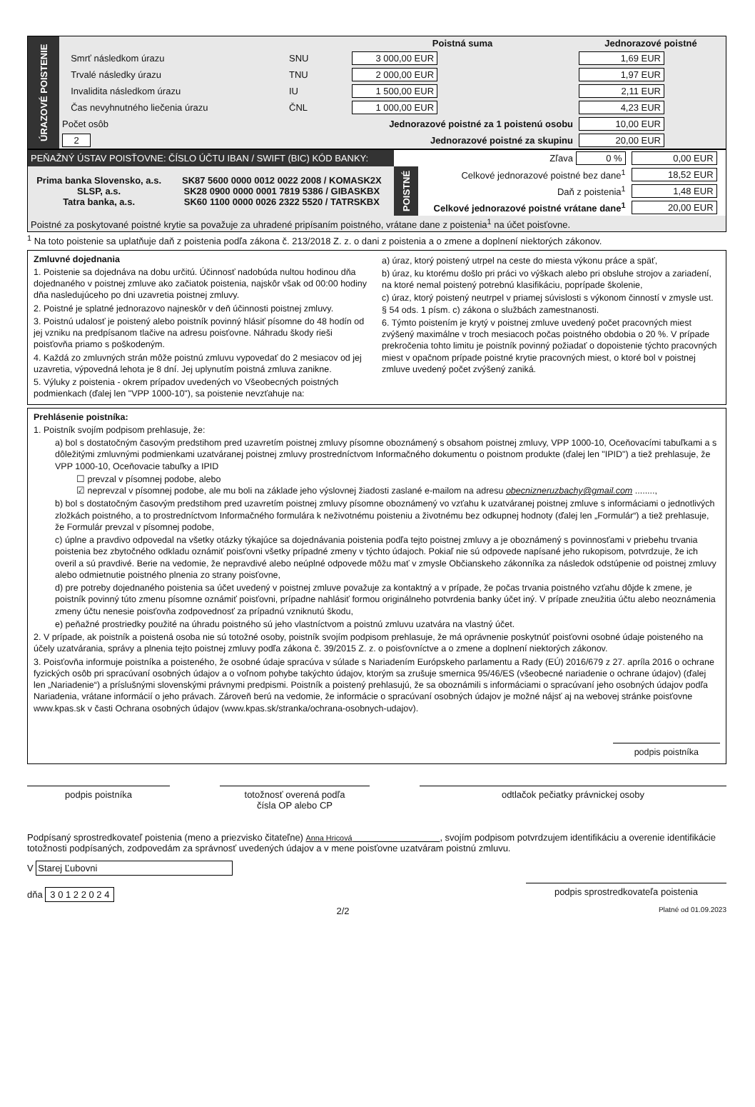| ÚRAZOVÉ POISTENIE | | | | Poistná suma | Jednorazové poistné |
| | | Smrť následkom úrazu | SNU | 3 000,00 EUR | 1,69 EUR |
| | | Trvalé následky úrazu | TNU | 2 000,00 EUR | 1,97 EUR |
| | | Invalidita následkom úrazu | IU | 1 500,00 EUR | 2,11 EUR |
| | | Čas nevyhnutného liečenia úrazu | ČNL | 1 000,00 EUR | 4,23 EUR |
| | Počet osôb | | Jednorazové poistné za 1 poistenú osobu | | 10,00 EUR |
| | 2 | | Jednorazové poistné za skupinu | | 20,00 EUR |
| PEŇAŽNÝ ÚSTAV POISŤOVNE: ČÍSLO ÚČTU IBAN / SWIFT (BIC) KÓD BANKY: | | Zľava 0 % | | 0,00 EUR |
| Prima banka Slovensko, a.s. SLSP, a.s. Tatra banka, a.s. | SK87 5600 0000 0012 0022 2008 / KOMASK2X SK28 0900 0000 0001 7819 5386 / GIBASKBX SK60 1100 0000 0026 2322 5520 / TATRSKBX | POISTNÉ | Celkové jednorazové poistné bez dane<sup>1</sup> | 18,52 EUR |
| | | | Daň z poistenia<sup>1</sup> | 1,48 EUR |
| | | | Celkové jednorazové poistné vrátane dane<sup>1</sup> | 20,00 EUR |
| Poistné za poskytované poistné krytie sa považuje za uhradené pripísaním poistného, vrátane dane z poistenia<sup>1</sup> na účet poisťovne. | | | | |
<sup>1</sup> Na toto poistenie sa uplatňuje daň z poistenia podľa zákona č. 213/2018 Z. z. o dani z poistenia a o zmene a doplnení niektorých zákonov.
Zmluvné dojednania
1. Poistenie sa dojednáva na dobu určitú. Účinnosť nadobúda nultou hodinou dňa dojednaného v poistnej zmluve ako začiatok poistenia, najskôr však od 00:00 hodiny dňa nasledujúceho po dni uzavretia poistnej zmluvy.
2. Poistné je splatné jednorazovo najneskôr v deň účinnosti poistnej zmluvy.
3. Poistnú udalosť je poistený alebo poistník povinný hlásiť písomne do 48 hodín od jej vzniku na predpísanom tlačive na adresu poisťovne. Náhradu škody rieši poisťovňa priamo s poškodeným.
4. Každá zo zmluvných strán môže poistnú zmluvu vypovedať do 2 mesiacov od jej uzavretia, výpovedná lehota je 8 dní. Jej uplynutím poistná zmluva zanikne.
5. Výluky z poistenia - okrem prípadov uvedených vo Všeobecných poistných podmienkach (ďalej len "VPP 1000-10"), sa poistenie nevzťahuje na:
a) úraz, ktorý poistený utrpel na ceste do miesta výkonu práce a späť,
b) úraz, ku ktorému došlo pri práci vo výškach alebo pri obsluhe strojov a zariadení, na ktoré nemal poistený potrebnú klasifikáciu, poprípade školenie,
c) úraz, ktorý poistený neutrpel v priamej súvislosti s výkonom činností v zmysle ust. § 54 ods. 1 písm. c) zákona o službách zamestnanosti.
6. Týmto poistením je krytý v poistnej zmluve uvedený počet pracovných miest zvýšený maximálne v troch mesiacoch počas poistného obdobia o 20 %. V prípade prekročenia tohto limitu je poistník povinný požiadať o dopoistenie týchto pracovných miest v opačnom prípade poistné krytie pracovných miest, o ktoré bol v poistnej zmluve uvedený počet zvýšený zaniká.
Prehlásenie poistníka:
1. Poistník svojím podpisom prehlasuje, že:
a) bol s dostatočným časovým predstihom pred uzavretím poistnej zmluvy písomne oboznámený s obsahom poistnej zmluvy, VPP 1000-10, Oceňovacími tabuľkami a s dôležitými zmluvnými podmienkami uzatváranej poistnej zmluvy prostredníctvom Informačného dokumentu o poistnom produkte (ďalej len "IPID") a tiež prehlasuje, že VPP 1000-10, Oceňovacie tabuľky a IPID
☐ prevzal v písomnej podobe, alebo
☑ neprevzal v písomnej podobe, ale mu boli na základe jeho výslovnej žiadosti zaslané e-mailom na adresu obecniznеruzbachy@gmail.com ........,
b) bol s dostatočným časovým predstihom pred uzavretím poistnej zmluvy písomne oboznámený vo vzťahu k uzatváranej poistnej zmluve s informáciami o jednotlivých zložkách poistného, a to prostredníctvom Informačného formulára k neživotnému poisteniu a životnému bez odkupnej hodnoty (ďalej len „Formulár“) a tiež prehlasuje, že Formulár prevzal v písomnej podobe,
c) úplne a pravdivo odpovedal na všetky otázky týkajúce sa dojednávania poistenia podľa tejto poistnej zmluvy a je oboznámený s povinnosťami v priebehu trvania poistenia bez zbytočného odkladu oznámiť poisťovni všetky prípadné zmeny v týchto údajoch. Pokiaľ nie sú odpovede napísané jeho rukopisom, potvrdzuje, že ich overil a sú pravdivé. Berie na vedomie, že nepravdivé alebo neúplné odpovede môžu mať v zmysle Občianskeho zákonníka za následok odstúpenie od poistnej zmluvy alebo odmietnutie poistného plnenia zo strany poisťovne,
d) pre potreby dojednaného poistenia sa účet uvedený v poistnej zmluve považuje za kontaktný a v prípade, že počas trvania poistného vzťahu dôjde k zmene, je poistník povinný túto zmenu písomne oznámiť poisťovni, prípadne nahlásiť formou originálneho potvrdenia banky účet iný. V prípade zneužitia účtu alebo neoznámenia zmeny účtu nenesie poisťovňa zodpovednosť za prípadnú vzniknutú škodu,
e) peňažné prostriedky použité na úhradu poistného sú jeho vlastníctvom a poistnú zmluvu uzatvára na vlastný účet.
2. V prípade, ak poistník a poistená osoba nie sú totožné osoby, poistník svojím podpisom prehlasuje, že má oprávnenie poskytnúť poisťovni osobné údaje poisteného na účely uzatvárania, správy a plnenia tejto poistnej zmluvy podľa zákona č. 39/2015 Z. z. o poisťovníctve a o zmene a doplnení niektorých zákonov.
3. Poisťovňa informuje poistníka a poisteného, že osobné údaje spracúva v súlade s Nariadením Európskeho parlamentu a Rady (EÚ) 2016/679 z 27. apríla 2016 o ochrane fyzických osôb pri spracúvaní osobných údajov a o voľnom pohybe takýchto údajov, ktorým sa zrušuje smernica 95/46/ES (všeobecné nariadenie o ochrane údajov) (ďalej len „Nariadenie“) a príslušnými slovenskými právnymi predpismi. Poistník a poistený prehlasujú, že sa oboznámili s informáciami o spracúvaní jeho osobných údajov podľa Nariadenia, vrátane informácií o jeho právach. Zároveň berú na vedomie, že informácie o spracúvaní osobných údajov je možné nájsť aj na webovej stránke poisťovne www.kpas.sk v časti Ochrana osobných údajov (www.kpas.sk/stranka/ochrana-osobnych-udajov).
podpis poistníka
podpis poistníka totožnosť overená podľa
čísla OP alebo CP
odtlačok pečiatky právnickej osoby
Podpísaný sprostredkovateľ poistenia (meno a priezvisko čitateľne) Anna Hricová , svojím podpisom potvrdzujem identifikáciu a overenie identifikácie totožnosti podpísaných, zodpovedám za správnosť uvedených údajov a v mene poisťovne uzatváram poistnú zmluvu.
V Starej Ľubovni
dňa 3 0 1 2 2 0 2 4 podpis sprostredkovateľa poistenia
2/2 Platné od 01.09.2023